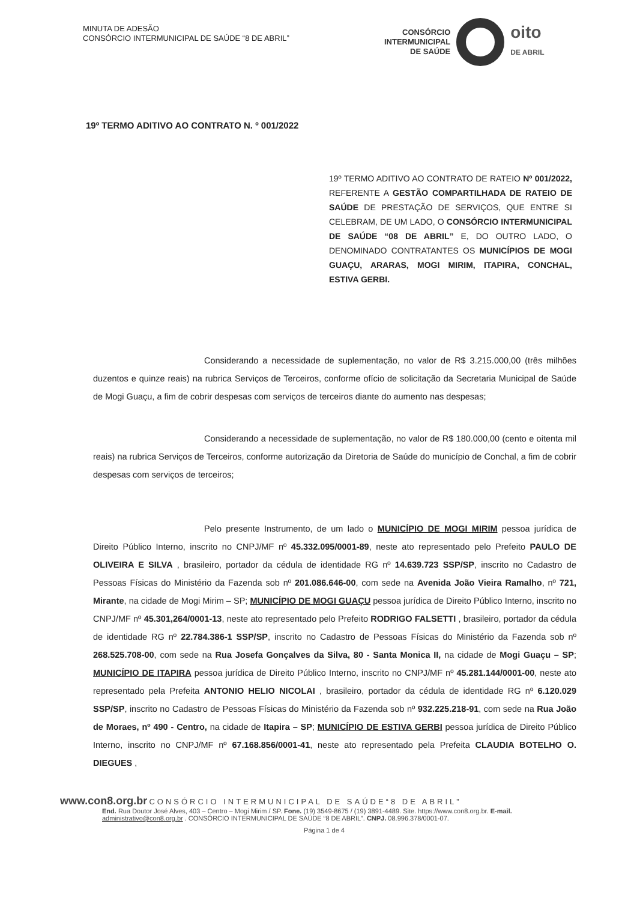MINUTA DE ADESÃO
CONSÓRCIO INTERMUNICIPAL DE SAÚDE “8 DE ABRIL”
CONSÓRCIO
INTERMUNICIPAL
DE SAÚDE
oito
DE ABRIL
19º TERMO ADITIVO AO CONTRATO N. º 001/2022
19º TERMO ADITIVO AO CONTRATO DE RATEIO Nº 001/2022, REFERENTE A GESTÃO COMPARTILHADA DE RATEIO DE SAÚDE DE PRESTAÇÃO DE SERVIÇOS, QUE ENTRE SI CELEBRAM, DE UM LADO, O CONSÓRCIO INTERMUNICIPAL DE SAÚDE “08 DE ABRIL” E, DO OUTRO LADO, O DENOMINADO CONTRATANTES OS MUNICÍPIOS DE MOGI GUAÇU, ARARAS, MOGI MIRIM, ITAPIRA, CONCHAL, ESTIVA GERBI.
Considerando a necessidade de suplementação, no valor de R$ 3.215.000,00 (três milhões duzentos e quinze reais) na rubrica Serviços de Terceiros, conforme ofício de solicitação da Secretaria Municipal de Saúde de Mogi Guaçu, a fim de cobrir despesas com serviços de terceiros diante do aumento nas despesas;
Considerando a necessidade de suplementação, no valor de R$ 180.000,00 (cento e oitenta mil reais) na rubrica Serviços de Terceiros, conforme autorização da Diretoria de Saúde do município de Conchal, a fim de cobrir despesas com serviços de terceiros;
Pelo presente Instrumento, de um lado o MUNICÍPIO DE MOGI MIRIM pessoa jurídica de Direito Público Interno, inscrito no CNPJ/MF nº 45.332.095/0001-89, neste ato representado pelo Prefeito PAULO DE OLIVEIRA E SILVA , brasileiro, portador da cédula de identidade RG nº 14.639.723 SSP/SP, inscrito no Cadastro de Pessoas Físicas do Ministério da Fazenda sob nº 201.086.646-00, com sede na Avenida João Vieira Ramalho, nº 721, Mirante, na cidade de Mogi Mirim – SP; MUNICÍPIO DE MOGI GUAÇU pessoa jurídica de Direito Público Interno, inscrito no CNPJ/MF nº 45.301,264/0001-13, neste ato representado pelo Prefeito RODRIGO FALSETTI , brasileiro, portador da cédula de identidade RG nº 22.784.386-1 SSP/SP, inscrito no Cadastro de Pessoas Físicas do Ministério da Fazenda sob nº 268.525.708-00, com sede na Rua Josefa Gonçalves da Silva, 80 - Santa Monica II, na cidade de Mogi Guaçu – SP; MUNICÍPIO DE ITAPIRA pessoa jurídica de Direito Público Interno, inscrito no CNPJ/MF nº 45.281.144/0001-00, neste ato representado pela Prefeita ANTONIO HELIO NICOLAI , brasileiro, portador da cédula de identidade RG nº 6.120.029 SSP/SP, inscrito no Cadastro de Pessoas Físicas do Ministério da Fazenda sob nº 932.225.218-91, com sede na Rua João de Moraes, nº 490 - Centro, na cidade de Itapira – SP; MUNICÍPIO DE ESTIVA GERBI pessoa jurídica de Direito Público Interno, inscrito no CNPJ/MF nº 67.168.856/0001-41, neste ato representado pela Prefeita CLAUDIA BOTELHO O. DIEGUES ,
www.con8.org.br CONSÓRCIO INTERMUNICIPAL DE SAÚDE“8 DE ABRIL”
End. Rua Doutor José Alves, 403 – Centro – Mogi Mirim / SP. Fone. (19) 3549-8675 / (19) 3891-4489. Site. https://www.con8.org.br. E-mail. administrativo@con8.org.br . CONSÓRCIO INTERMUNICIPAL DE SAÚDE “8 DE ABRIL”. CNPJ. 08.996.378/0001-07.
Página 1 de 4